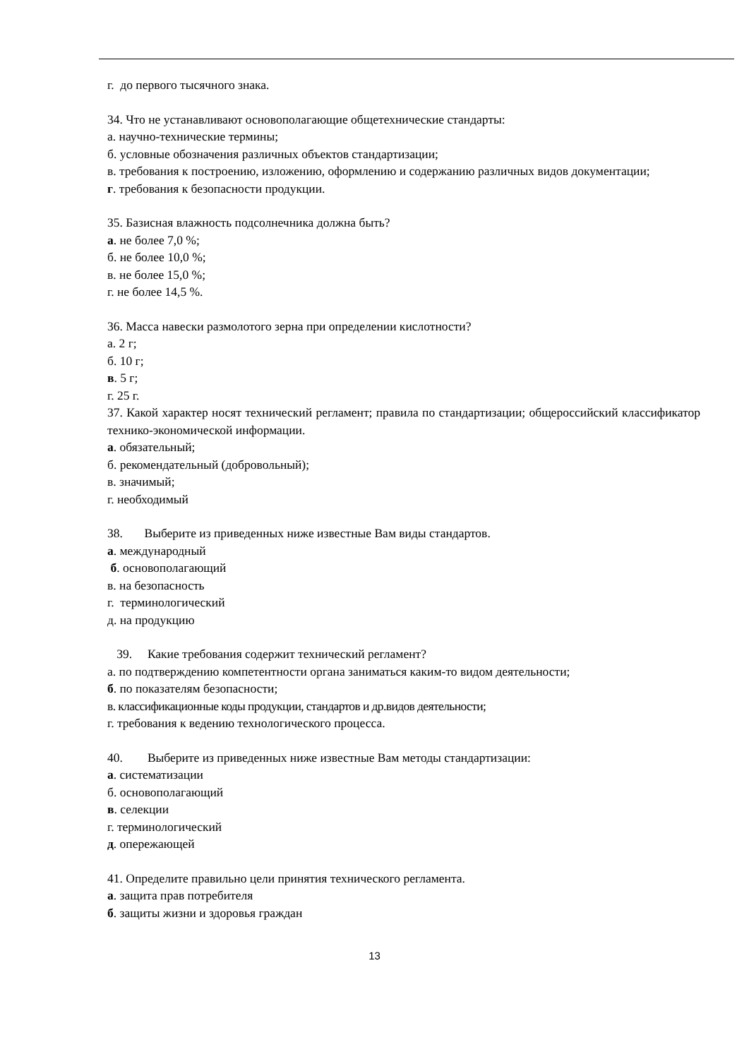г. до первого тысячного знака.
34. Что не устанавливают основополагающие общетехнические стандарты:
а. научно-технические термины;
б. условные обозначения различных объектов стандартизации;
в. требования к построению, изложению, оформлению и содержанию различных видов документации;
г. требования к безопасности продукции.
35. Базисная влажность подсолнечника должна быть?
а. не более 7,0 %;
б. не более 10,0 %;
в. не более 15,0 %;
г. не более 14,5 %.
36. Масса навески размолотого зерна при определении кислотности?
а. 2 г;
б. 10 г;
в. 5 г;
г. 25 г.
37. Какой характер носят технический регламент; правила по стандартизации; общероссийский классификатор технико-экономической информации.
а. обязательный;
б. рекомендательный (добровольный);
в. значимый;
г. необходимый
38. Выберите из приведенных ниже известные Вам виды стандартов.
а. международный
б. основополагающий
в. на безопасность
г. терминологический
д. на продукцию
39. Какие требования содержит технический регламент?
а. по подтверждению компетентности органа заниматься каким-то видом деятельности;
б. по показателям безопасности;
в. классификационные коды продукции, стандартов и др.видов деятельности;
г. требования к ведению технологического процесса.
40. Выберите из приведенных ниже известные Вам методы стандартизации:
а. систематизации
б. основополагающий
в. селекции
г. терминологический
д. опережающей
41. Определите правильно цели принятия технического регламента.
а. защита прав потребителя
б. защиты жизни и здоровья граждан
13